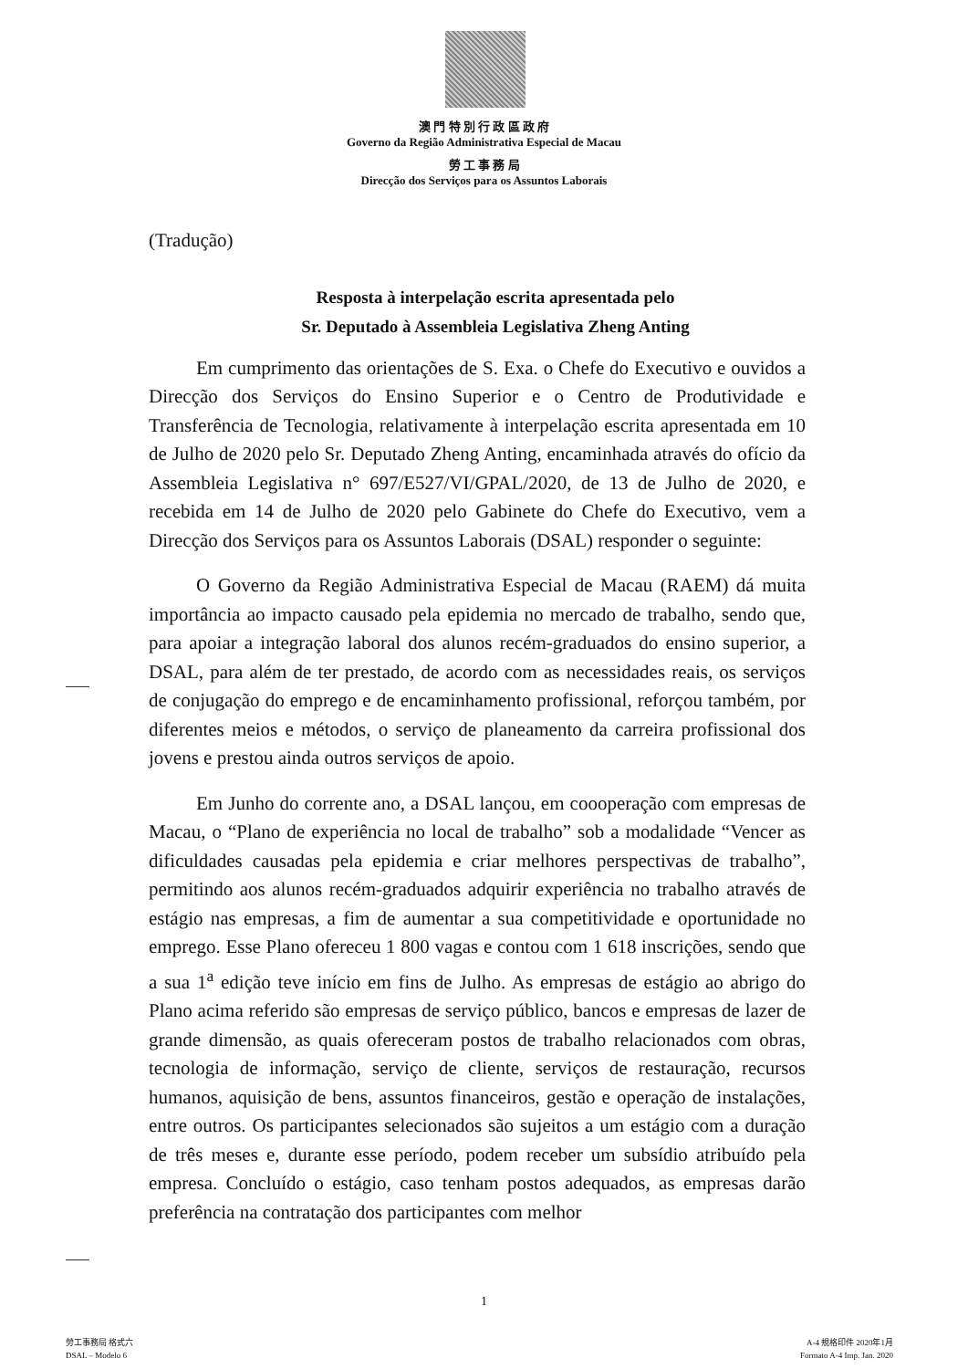澳 門 特 別 行 政 區 政 府
Governo da Região Administrativa Especial de Macau
勞 工 事 務 局
Direcção dos Serviços para os Assuntos Laborais
(Tradução)
Resposta à interpelação escrita apresentada pelo
Sr. Deputado à Assembleia Legislativa Zheng Anting
Em cumprimento das orientações de S. Exa. o Chefe do Executivo e ouvidos a Direcção dos Serviços do Ensino Superior e o Centro de Produtividade e Transferência de Tecnologia, relativamente à interpelação escrita apresentada em 10 de Julho de 2020 pelo Sr. Deputado Zheng Anting, encaminhada através do ofício da Assembleia Legislativa n° 697/E527/VI/GPAL/2020, de 13 de Julho de 2020, e recebida em 14 de Julho de 2020 pelo Gabinete do Chefe do Executivo, vem a Direcção dos Serviços para os Assuntos Laborais (DSAL) responder o seguinte:
O Governo da Região Administrativa Especial de Macau (RAEM) dá muita importância ao impacto causado pela epidemia no mercado de trabalho, sendo que, para apoiar a integração laboral dos alunos recém-graduados do ensino superior, a DSAL, para além de ter prestado, de acordo com as necessidades reais, os serviços de conjugação do emprego e de encaminhamento profissional, reforçou também, por diferentes meios e métodos, o serviço de planeamento da carreira profissional dos jovens e prestou ainda outros serviços de apoio.
Em Junho do corrente ano, a DSAL lançou, em coooperação com empresas de Macau, o “Plano de experiência no local de trabalho” sob a modalidade “Vencer as dificuldades causadas pela epidemia e criar melhores perspectivas de trabalho”, permitindo aos alunos recém-graduados adquirir experiência no trabalho através de estágio nas empresas, a fim de aumentar a sua competitividade e oportunidade no emprego. Esse Plano ofereceu 1 800 vagas e contou com 1 618 inscrições, sendo que a sua 1<sup>a</sup> edição teve início em fins de Julho. As empresas de estágio ao abrigo do Plano acima referido são empresas de serviço público, bancos e empresas de lazer de grande dimensão, as quais ofereceram postos de trabalho relacionados com obras, tecnologia de informação, serviço de cliente, serviços de restauração, recursos humanos, aquisição de bens, assuntos financeiros, gestão e operação de instalações, entre outros. Os participantes selecionados são sujeitos a um estágio com a duração de três meses e, durante esse período, podem receber um subsídio atribuído pela empresa. Concluído o estágio, caso tenham postos adequados, as empresas darão preferência na contratação dos participantes com melhor
1
勞工事務局 格式六
DSAL – Modelo 6
A-4 規格印件 2020年1月
Formato A-4 Imp. Jan. 2020